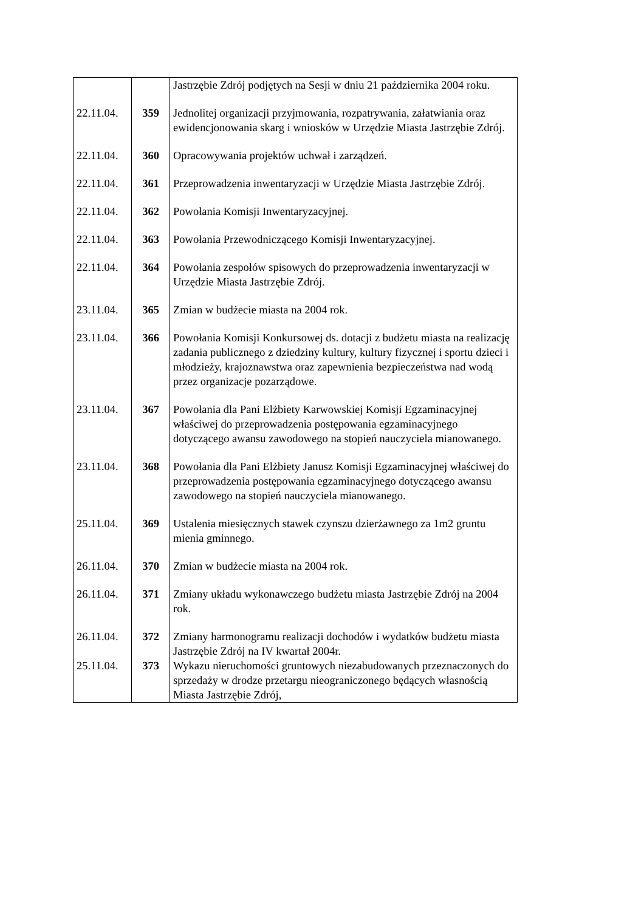| | | Jastrzębie Zdrój podjętych na Sesji w dniu 21 października 2004 roku. |
| 22.11.04. | 359 | Jednolitej organizacji przyjmowania, rozpatrywania, załatwiania oraz ewidencjonowania skarg i wniosków w Urzędzie Miasta Jastrzębie Zdrój. |
| 22.11.04. | 360 | Opracowywania projektów uchwał i zarządzeń. |
| 22.11.04. | 361 | Przeprowadzenia inwentaryzacji w Urzędzie Miasta Jastrzębie Zdrój. |
| 22.11.04. | 362 | Powołania Komisji Inwentaryzacyjnej. |
| 22.11.04. | 363 | Powołania Przewodniczącego Komisji Inwentaryzacyjnej. |
| 22.11.04. | 364 | Powołania zespołów spisowych do przeprowadzenia inwentaryzacji w Urzędzie Miasta Jastrzębie Zdrój. |
| 23.11.04. | 365 | Zmian w budżecie miasta na 2004 rok. |
| 23.11.04. | 366 | Powołania Komisji Konkursowej ds. dotacji z budżetu miasta na realizację zadania publicznego z dziedziny kultury, kultury fizycznej i sportu dzieci i młodzieży, krajoznawstwa oraz zapewnienia bezpieczeństwa nad wodą przez organizacje pozarządowe. |
| 23.11.04. | 367 | Powołania dla Pani Elżbiety Karwowskiej Komisji Egzaminacyjnej właściwej do przeprowadzenia postępowania egzaminacyjnego dotyczącego awansu zawodowego na stopień nauczyciela mianowanego. |
| 23.11.04. | 368 | Powołania dla Pani Elżbiety Janusz Komisji Egzaminacyjnej właściwej do przeprowadzenia postępowania egzaminacyjnego dotyczącego awansu zawodowego na stopień nauczyciela mianowanego. |
| 25.11.04. | 369 | Ustalenia miesięcznych stawek czynszu dzierżawnego za 1m2 gruntu mienia gminnego. |
| 26.11.04. | 370 | Zmian w budżecie miasta na 2004 rok. |
| 26.11.04. | 371 | Zmiany układu wykonawczego budżetu miasta Jastrzębie Zdrój na 2004 rok. |
| 26.11.04. | 372 | Zmiany harmonogramu realizacji dochodów i wydatków budżetu miasta Jastrzębie Zdrój na IV kwartał 2004r. |
| 25.11.04. | 373 | Wykazu nieruchomości gruntowych niezabudowanych przeznaczonych do sprzedaży w drodze przetargu nieograniczonego będących własnością Miasta Jastrzębie Zdrój, |